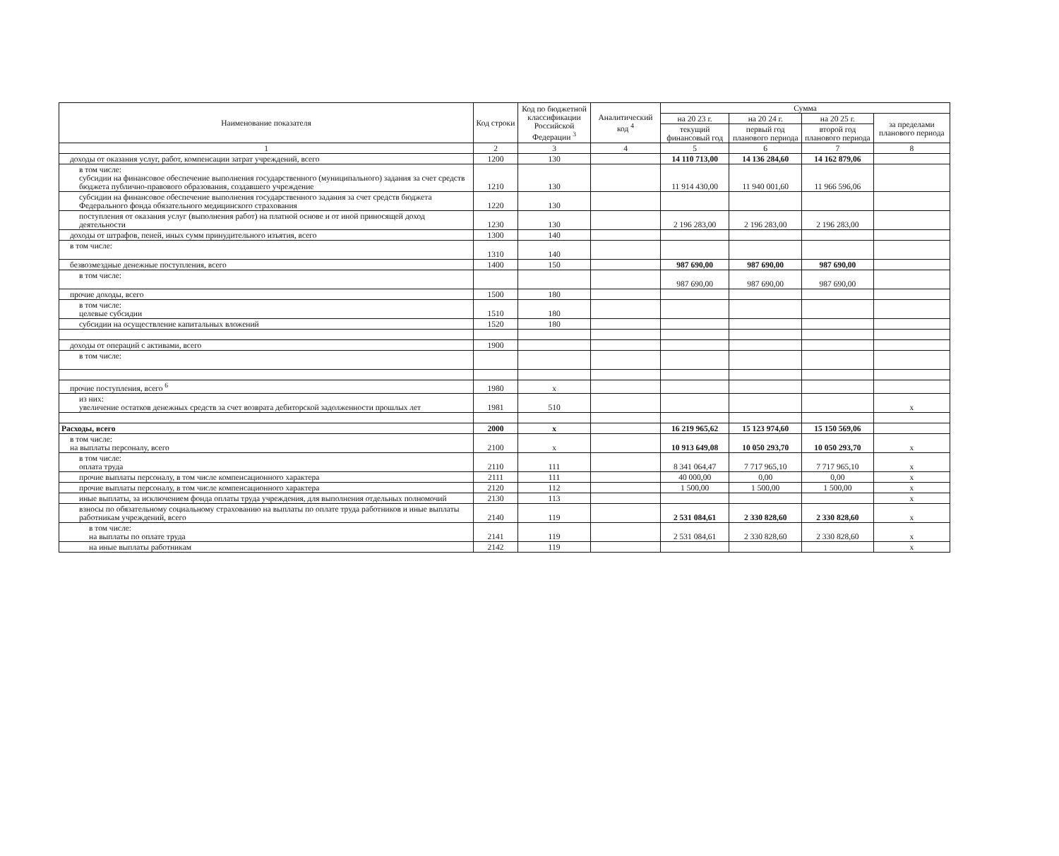| Наименование показателя | Код строки | Код по бюджетной классификации Российской Федерации <sup>3</sup> | Аналитический код <sup>4</sup> | Сумма | | | |
| --- | --- | --- | --- | --- | --- | --- | --- |
| | | | | на 20 23 г. | на 20 24 г. | на 20 25 г. | за пределами планового периода |
| | | | | текущий финансовый год | первый год планового периода | второй год планового периода | |
| 1 | 2 | 3 | 4 | 5 | 6 | 7 | 8 |
| доходы от оказания услуг, работ, компенсации затрат учреждений, всего | 1200 | 130 | | 14 110 713,00 | 14 136 284,60 | 14 162 879,06 | |
| в том числе: субсидии на финансовое обеспечение выполнения государственного (муниципального) задания за счет средств бюджета публично-правового образования, создавшего учреждение | 1210 | 130 | | 11 914 430,00 | 11 940 001,60 | 11 966 596,06 | |
| субсидии на финансовое обеспечение выполнения государственного задания за счет средств бюджета Федерального фонда обязательного медицинского страхования | 1220 | 130 | | | | | |
| поступления от оказания услуг (выполнения работ) на платной основе и от иной приносящей доход деятельности | 1230 | 130 | | 2 196 283,00 | 2 196 283,00 | 2 196 283,00 | |
| доходы от штрафов, пеней, иных сумм принудительного изъятия, всего | 1300 | 140 | | | | | |
| в том числе: | 1310 | 140 | | | | | |
| безвозмездные денежные поступления, всего | 1400 | 150 | | 987 690,00 | 987 690,00 | 987 690,00 | |
| в том числе: | | | | 987 690,00 | 987 690,00 | 987 690,00 | |
| прочие доходы, всего | 1500 | 180 | | | | | |
| в том числе: целевые субсидии | 1510 | 180 | | | | | |
| субсидии на осуществление капитальных вложений | 1520 | 180 | | | | | |
| доходы от операций с активами, всего | 1900 | | | | | | |
| в том числе: | | | | | | | |
| прочие поступления, всего <sup>6</sup> | 1980 | x | | | | | |
| из них: увеличение остатков денежных средств за счет возврата дебиторской задолженности прошлых лет | 1981 | 510 | | | | | x |
| Расходы, всего | 2000 | x | | 16 219 965,62 | 15 123 974,60 | 15 150 569,06 | |
| в том числе: на выплаты персоналу, всего | 2100 | x | | 10 913 649,08 | 10 050 293,70 | 10 050 293,70 | x |
| в том числе: оплата труда | 2110 | 111 | | 8 341 064,47 | 7 717 965,10 | 7 717 965,10 | x |
| прочие выплаты персоналу, в том числе компенсационного характера | 2111 | 111 | | 40 000,00 | 0,00 | 0,00 | x |
| прочие выплаты персоналу, в том числе компенсационного характера | 2120 | 112 | | 1 500,00 | 1 500,00 | 1 500,00 | x |
| иные выплаты, за исключением фонда оплаты труда учреждения, для выполнения отдельных полномочий | 2130 | 113 | | | | | x |
| взносы по обязательному социальному страхованию на выплаты по оплате труда работников и иные выплаты работникам учреждений, всего | 2140 | 119 | | 2 531 084,61 | 2 330 828,60 | 2 330 828,60 | x |
| в том числе: на выплаты по оплате труда | 2141 | 119 | | 2 531 084,61 | 2 330 828,60 | 2 330 828,60 | x |
| на иные выплаты работникам | 2142 | 119 | | | | | x |